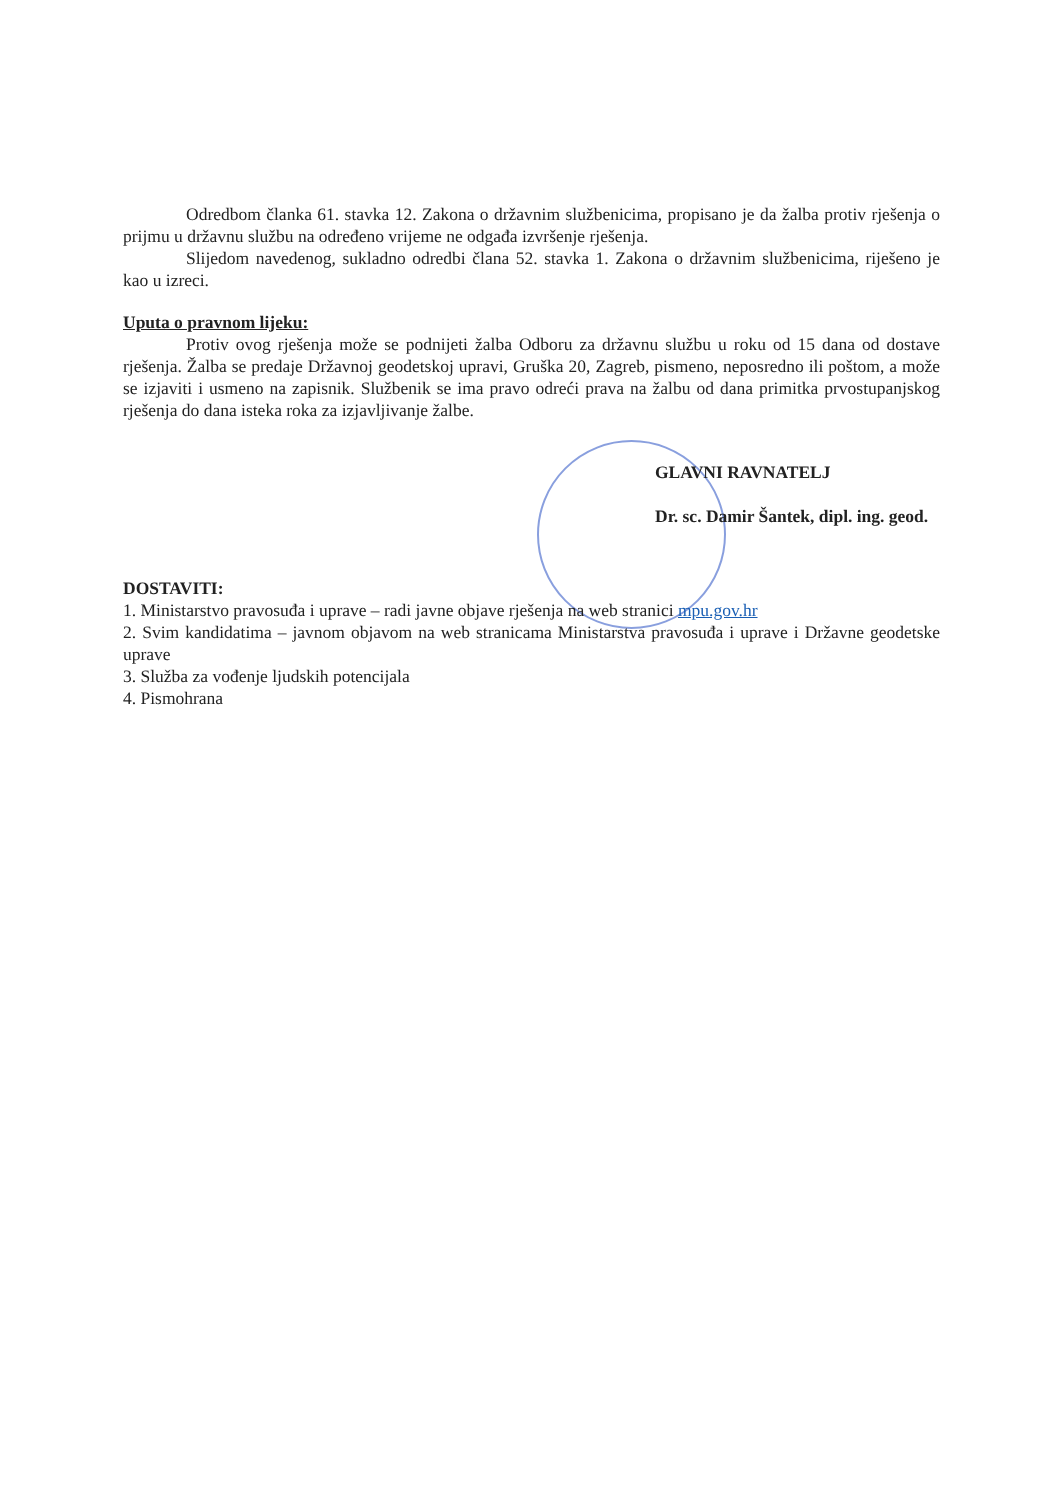Odredbom članka 61. stavka 12. Zakona o državnim službenicima, propisano je da žalba protiv rješenja o prijmu u državnu službu na određeno vrijeme ne odgađa izvršenje rješenja.
Slijedom navedenog, sukladno odredbi člana 52. stavka 1. Zakona o državnim službenicima, riješeno je kao u izreci.
Uputa o pravnom lijeku:
Protiv ovog rješenja može se podnijeti žalba Odboru za državnu službu u roku od 15 dana od dostave rješenja. Žalba se predaje Državnoj geodetskoj upravi, Gruška 20, Zagreb, pismeno, neposredno ili poštom, a može se izjaviti i usmeno na zapisnik. Službenik se ima pravo odreći prava na žalbu od dana primitka prvostupanjskog rješenja do dana isteka roka za izjavljivanje žalbe.
GLAVNI RAVNATELJ
Dr. sc. Damir Šantek, dipl. ing. geod.
DOSTAVITI:
1. Ministarstvo pravosuđa i uprave – radi javne objave rješenja na web stranici mpu.gov.hr
2. Svim kandidatima – javnom objavom na web stranicama Ministarstva pravosuđa i uprave i Državne geodetske uprave
3. Služba za vođenje ljudskih potencijala
4. Pismohrana